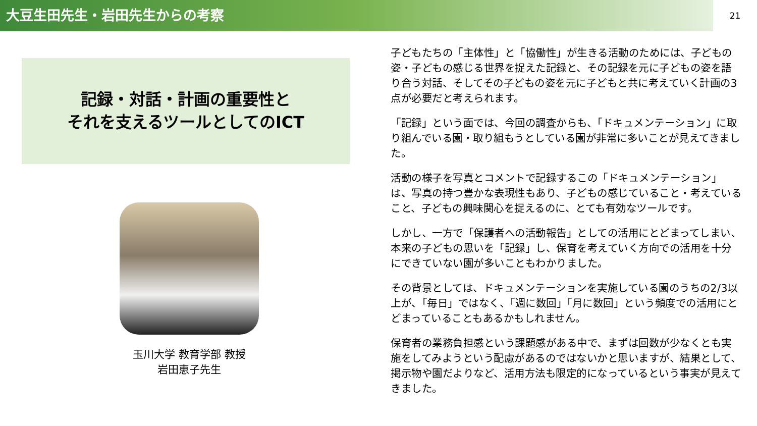大豆生田先生・岩田先生からの考察
21
記録・対話・計画の重要性と
それを支えるツールとしてのICT
玉川大学 教育学部 教授
岩田恵子先生
子どもたちの「主体性」と「協働性」が生きる活動のためには、子どもの姿・子どもの感じる世界を捉えた記録と、その記録を元に子どもの姿を語り合う対話、そしてその子どもの姿を元に子どもと共に考えていく計画の3点が必要だと考えられます。
「記録」という面では、今回の調査からも、「ドキュメンテーション」に取り組んでいる園・取り組もうとしている園が非常に多いことが見えてきました。
活動の様子を写真とコメントで記録するこの「ドキュメンテーション」は、写真の持つ豊かな表現性もあり、子どもの感じていること・考えていること、子どもの興味関心を捉えるのに、とても有効なツールです。
しかし、一方で「保護者への活動報告」としての活用にとどまってしまい、本来の子どもの思いを「記録」し、保育を考えていく方向での活用を十分にできていない園が多いこともわかりました。
その背景としては、ドキュメンテーションを実施している園のうちの2/3以上が、「毎日」ではなく、「週に数回」「月に数回」という頻度での活用にとどまっていることもあるかもしれません。
保育者の業務負担感という課題感がある中で、まずは回数が少なくとも実施をしてみようという配慮があるのではないかと思いますが、結果として、掲示物や園だよりなど、活用方法も限定的になっているという事実が見えてきました。